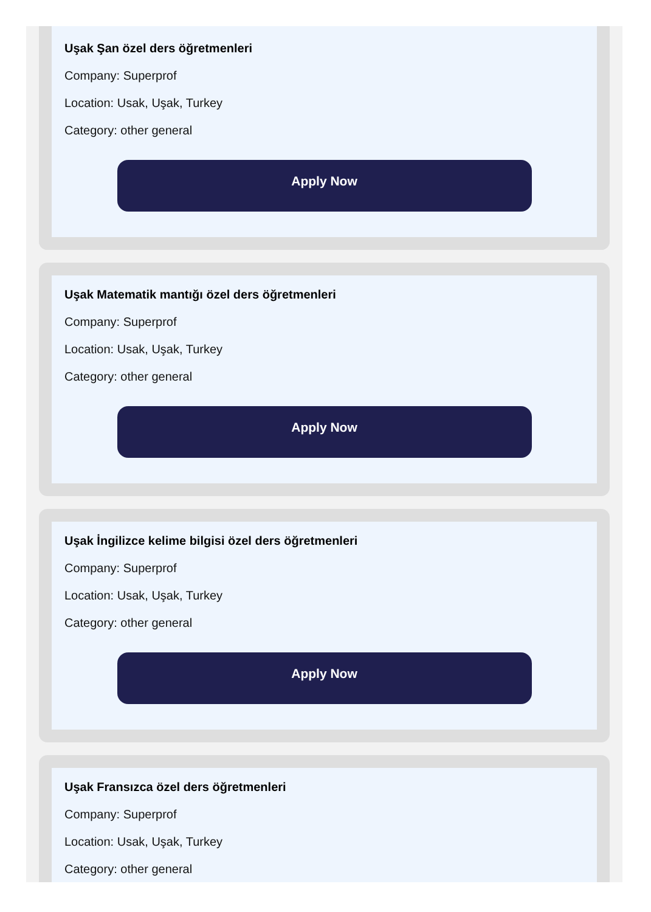Uşak Şan özel ders öğretmenleri
Company: Superprof
Location: Usak, Uşak, Turkey
Category: other general
Apply Now
Uşak Matematik mantığı özel ders öğretmenleri
Company: Superprof
Location: Usak, Uşak, Turkey
Category: other general
Apply Now
Uşak İngilizce kelime bilgisi özel ders öğretmenleri
Company: Superprof
Location: Usak, Uşak, Turkey
Category: other general
Apply Now
Uşak Fransızca özel ders öğretmenleri
Company: Superprof
Location: Usak, Uşak, Turkey
Category: other general